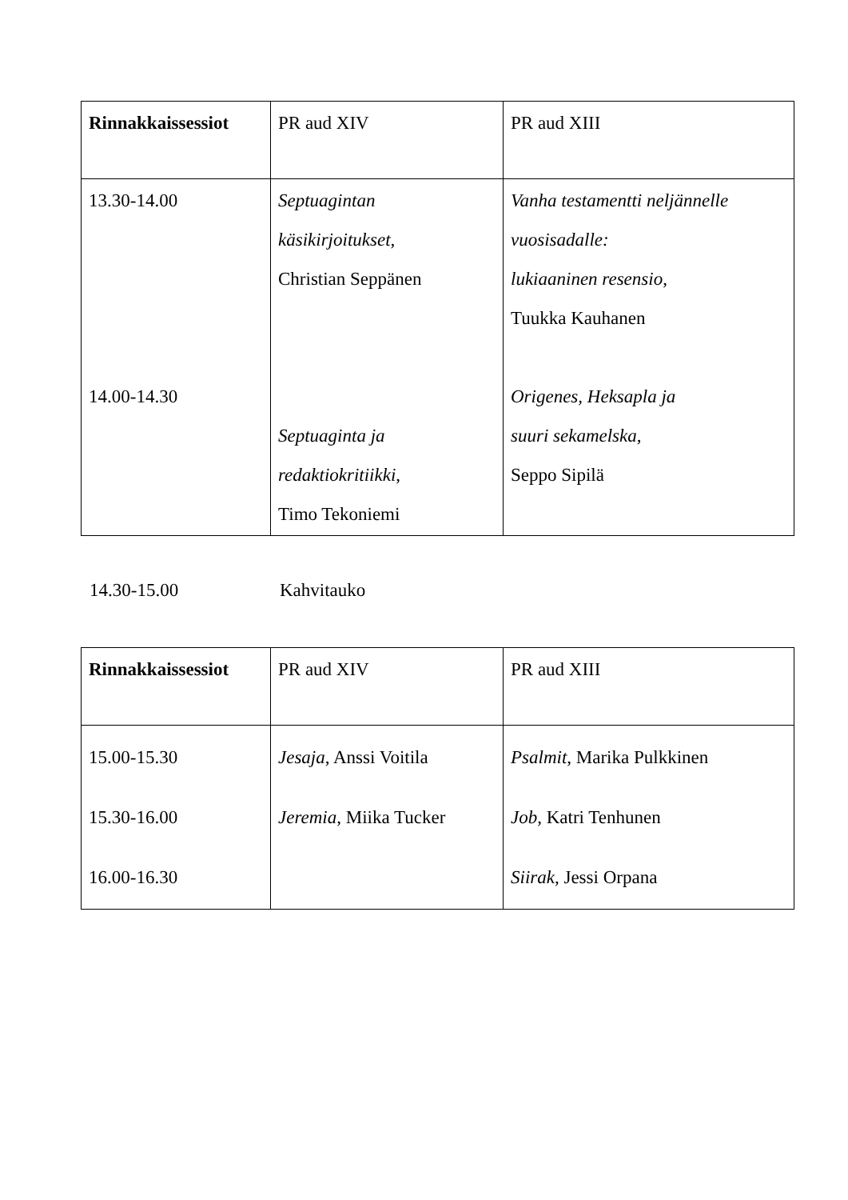| Rinnakkaissessiot | PR aud XIV | PR aud XIII |
| --- | --- | --- |
| 13.30-14.00 14.00-14.30 | Septuagintan käsikirjoitukset , Christian Seppänen Septuaginta ja redaktiokritiikki , Timo Tekoniemi | Vanha testamentti neljännelle vuosisadalle: lukiaaninen resensio , Tuukka Kauhanen Origenes, Heksapla ja suuri sekamelska , Seppo Sipilä |
14.30-15.00 Kahvitauko
| Rinnakkaissessiot | PR aud XIV | PR aud XIII |
| --- | --- | --- |
| 15.00-15.30 15.30-16.00 16.00-16.30 | Jesaja , Anssi Voitila Jeremia , Miika Tucker | Psalmit , Marika Pulkkinen Job , Katri Tenhunen Siirak , Jessi Orpana |